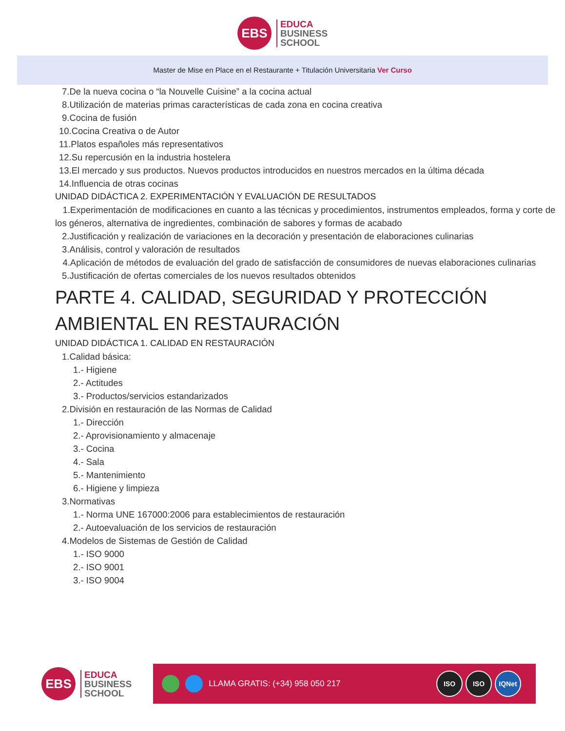EBS
EDUCA
BUSINESS
SCHOOL
Master de Mise en Place en el Restaurante + Titulación Universitaria Ver Curso
7.De la nueva cocina o “la Nouvelle Cuisine” a la cocina actual
8.Utilización de materias primas características de cada zona en cocina creativa
9.Cocina de fusión
10.Cocina Creativa o de Autor
11.Platos españoles más representativos
12.Su repercusión en la industria hostelera
13.El mercado y sus productos. Nuevos productos introducidos en nuestros mercados en la última década
14.Influencia de otras cocinas
UNIDAD DIDÁCTICA 2. EXPERIMENTACIÓN Y EVALUACIÓN DE RESULTADOS
1.Experimentación de modificaciones en cuanto a las técnicas y procedimientos, instrumentos empleados, forma y corte de los géneros, alternativa de ingredientes, combinación de sabores y formas de acabado
2.Justificación y realización de variaciones en la decoración y presentación de elaboraciones culinarias
3.Análisis, control y valoración de resultados
4.Aplicación de métodos de evaluación del grado de satisfacción de consumidores de nuevas elaboraciones culinarias
5.Justificación de ofertas comerciales de los nuevos resultados obtenidos
PARTE 4. CALIDAD, SEGURIDAD Y PROTECCIÓN AMBIENTAL EN RESTAURACIÓN
UNIDAD DIDÁCTICA 1. CALIDAD EN RESTAURACIÓN
1.Calidad básica:
1.- Higiene
2.- Actitudes
3.- Productos/servicios estandarizados
2.División en restauración de las Normas de Calidad
1.- Dirección
2.- Aprovisionamiento y almacenaje
3.- Cocina
4.- Sala
5.- Mantenimiento
6.- Higiene y limpieza
3.Normativas
1.- Norma UNE 167000:2006 para establecimientos de restauración
2.- Autoevaluación de los servicios de restauración
4.Modelos de Sistemas de Gestión de Calidad
1.- ISO 9000
2.- ISO 9001
3.- ISO 9004
EBS
EDUCA
BUSINESS
SCHOOL
LLAMA GRATIS: (+34) 958 050 217
ISO ISO IQNet